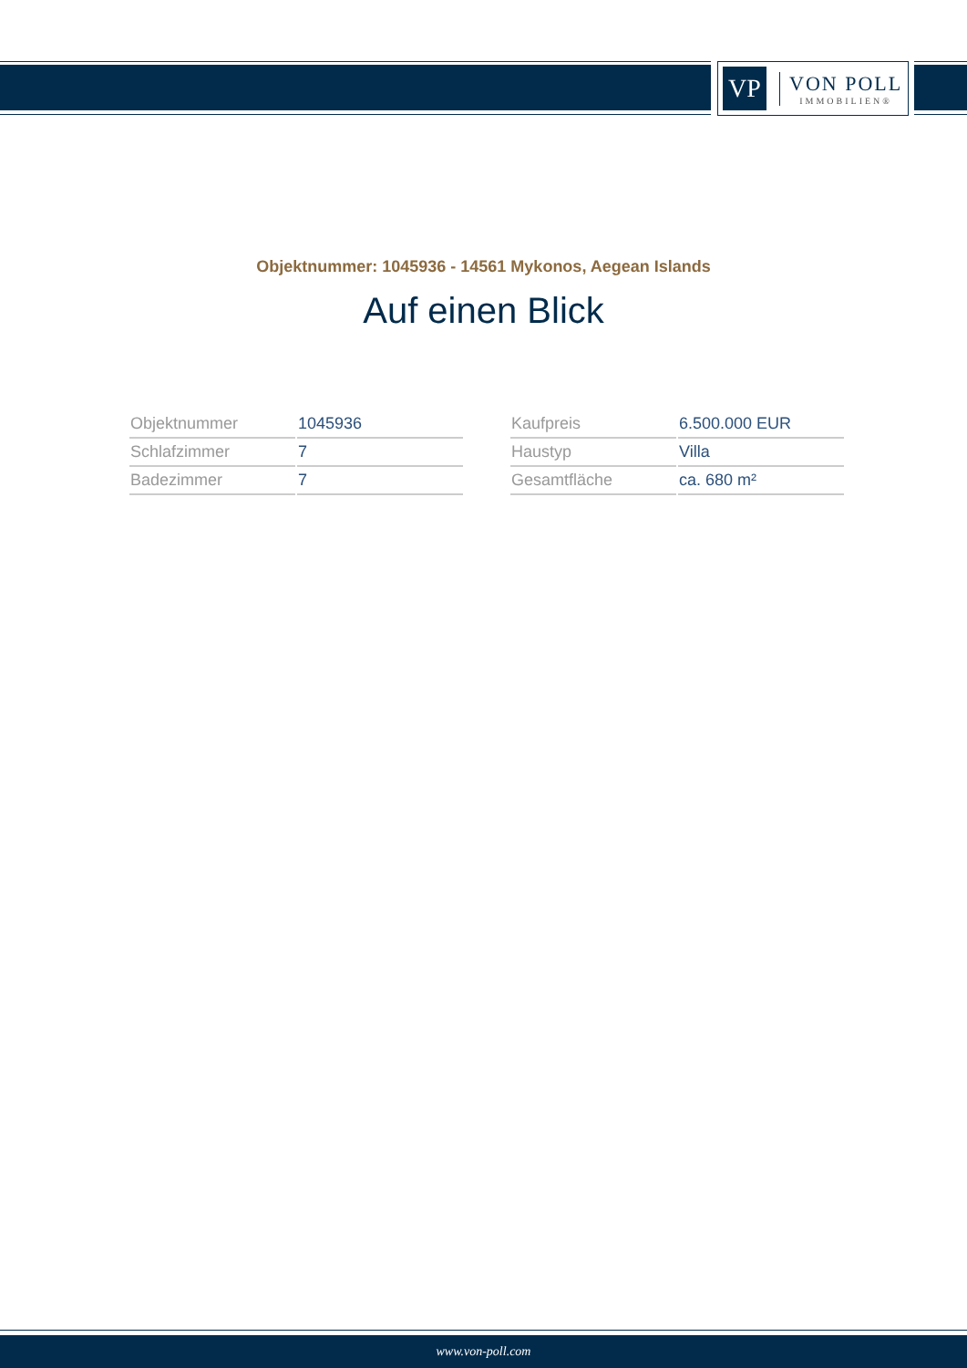VP
VON POLL
IMMOBILIEN®
Objektnummer: 1045936 - 14561 Mykonos, Aegean Islands
Auf einen Blick
| Objektnummer | 1045936 |
| Schlafzimmer | 7 |
| Badezimmer | 7 |
| Kaufpreis | 6.500.000 EUR |
| Haustyp | Villa |
| Gesamtfläche | ca. 680 m² |
www.von-poll.com